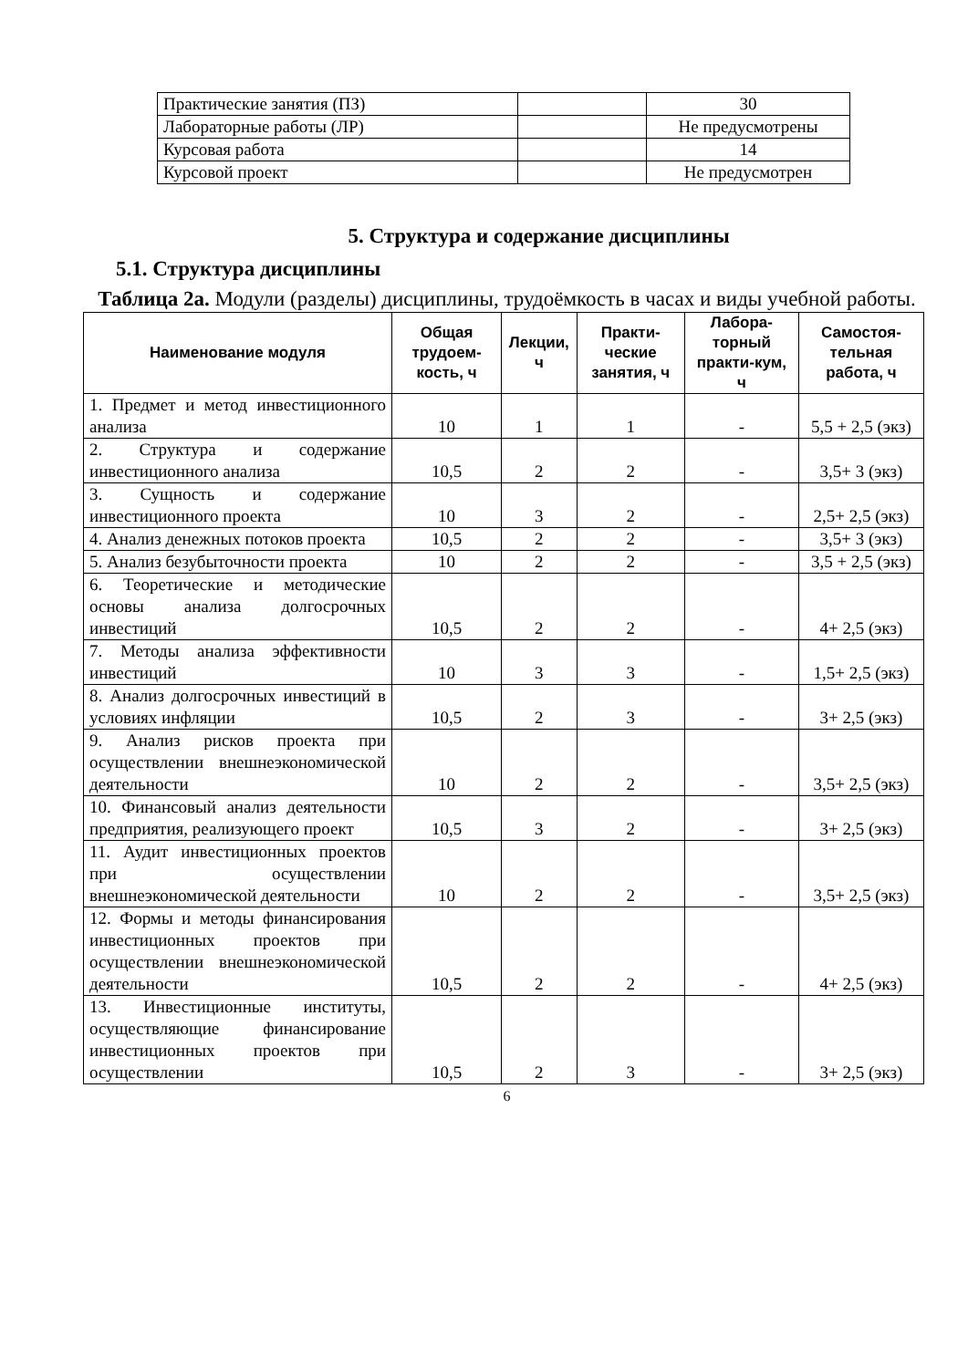| Практические занятия (ПЗ) | | 30 |
| Лабораторные работы (ЛР) | | Не предусмотрены |
| Курсовая работа | | 14 |
| Курсовой проект | | Не предусмотрен |
5. Структура и содержание дисциплины
5.1. Структура дисциплины
Таблица 2а. Модули (разделы) дисциплины, трудоёмкость в часах и виды учебной работы.
| Наименование модуля | Общая трудоем-кость, ч | Лекции, ч | Практи-ческие занятия, ч | Лабора-торный практи-кум, ч | Самостоя-тельная работа, ч |
| --- | --- | --- | --- | --- | --- |
| 1. Предмет и метод инвестиционного анализа | 10 | 1 | 1 | - | 5,5 + 2,5 (экз) |
| 2. Структура и содержание инвестиционного анализа | 10,5 | 2 | 2 | - | 3,5+ 3 (экз) |
| 3. Сущность и содержание инвестиционного проекта | 10 | 3 | 2 | - | 2,5+ 2,5 (экз) |
| 4. Анализ денежных потоков проекта | 10,5 | 2 | 2 | - | 3,5+ 3 (экз) |
| 5. Анализ безубыточности проекта | 10 | 2 | 2 | - | 3,5 + 2,5 (экз) |
| 6. Теоретические и методические основы анализа долгосрочных инвестиций | 10,5 | 2 | 2 | - | 4+ 2,5 (экз) |
| 7. Методы анализа эффективности инвестиций | 10 | 3 | 3 | - | 1,5+ 2,5 (экз) |
| 8. Анализ долгосрочных инвестиций в условиях инфляции | 10,5 | 2 | 3 | - | 3+ 2,5 (экз) |
| 9. Анализ рисков проекта при осуществлении внешнеэкономической деятельности | 10 | 2 | 2 | - | 3,5+ 2,5 (экз) |
| 10. Финансовый анализ деятельности предприятия, реализующего проект | 10,5 | 3 | 2 | - | 3+ 2,5 (экз) |
| 11. Аудит инвестиционных проектов при осуществлении внешнеэкономической деятельности | 10 | 2 | 2 | - | 3,5+ 2,5 (экз) |
| 12. Формы и методы финансирования инвестиционных проектов при осуществлении внешнеэкономической деятельности | 10,5 | 2 | 2 | - | 4+ 2,5 (экз) |
| 13. Инвестиционные институты, осуществляющие финансирование инвестиционных проектов при осуществлении | 10,5 | 2 | 3 | - | 3+ 2,5 (экз) |
6